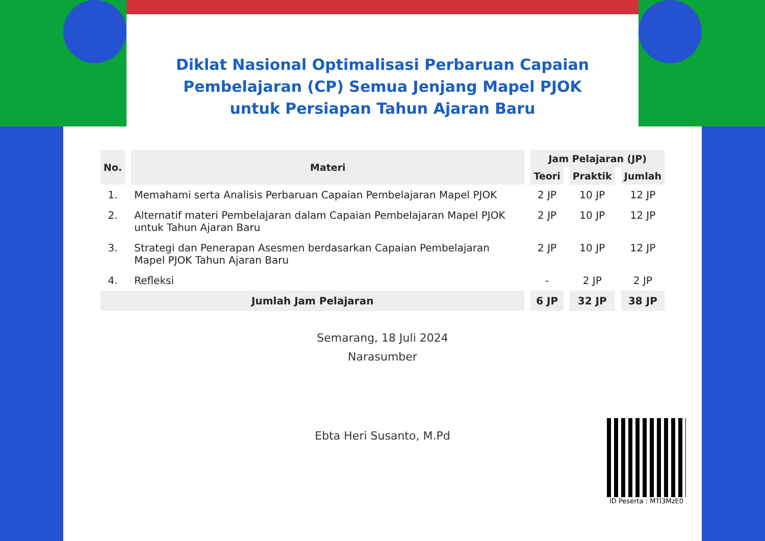Diklat Nasional Optimalisasi Perbaruan Capaian
Pembelajaran (CP) Semua Jenjang Mapel PJOK
untuk Persiapan Tahun Ajaran Baru
| No. | Materi | Jam Pelajaran (JP) | | |
| --- | --- | --- | --- | --- |
| | | Teori | Praktik | Jumlah |
| 1. | Memahami serta Analisis Perbaruan Capaian Pembelajaran Mapel PJOK | 2 JP | 10 JP | 12 JP |
| 2. | Alternatif materi Pembelajaran dalam Capaian Pembelajaran Mapel PJOK untuk Tahun Ajaran Baru | 2 JP | 10 JP | 12 JP |
| 3. | Strategi dan Penerapan Asesmen berdasarkan Capaian Pembelajaran Mapel PJOK Tahun Ajaran Baru | 2 JP | 10 JP | 12 JP |
| 4. | Refleksi | - | 2 JP | 2 JP |
| Jumlah Jam Pelajaran | | 6 JP | 32 JP | 38 JP |
Semarang, 18 Juli 2024
Narasumber
Ebta Heri Susanto, M.Pd
ID Peserta : MTI3MzE0